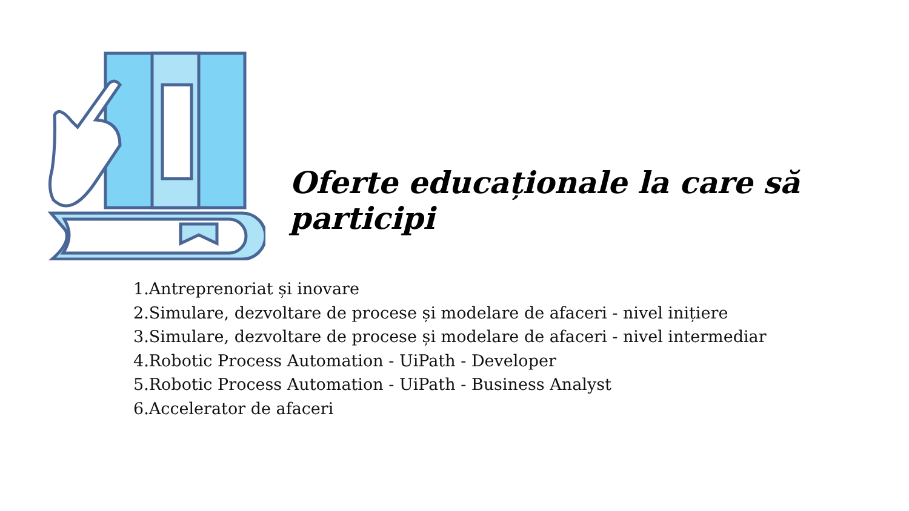Oferte educaționale la care să participi
1.Antreprenoriat și inovare
2.Simulare, dezvoltare de procese și modelare de afaceri - nivel inițiere
3.Simulare, dezvoltare de procese și modelare de afaceri - nivel intermediar
4.Robotic Process Automation - UiPath - Developer
5.Robotic Process Automation - UiPath - Business Analyst
6.Accelerator de afaceri